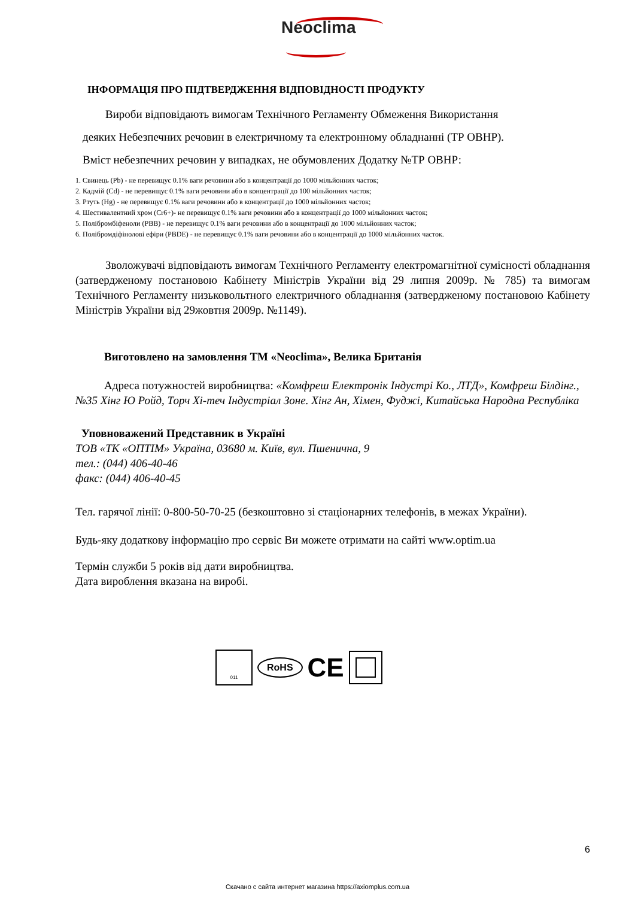Neoclima
ІНФОРМАЦІЯ ПРО ПІДТВЕРДЖЕННЯ ВІДПОВІДНОСТІ ПРОДУКТУ
Вироби відповідають вимогам Технічного Регламенту Обмеження Використання
деяких Небезпечних речовин в електричному та електронному обладнанні (ТР ОВНР).
Вміст небезпечних речовин у випадках, не обумовлених Додатку №ТР ОВНР:
1. Свинець (Pb) - не перевищує 0.1% ваги речовини або в концентрації до 1000 мільйонних часток;
2. Кадмій (Cd) - не перевищує 0.1% ваги речовини або в концентрації до 100 мільйонних часток;
3. Ртуть (Hg) - не перевищує 0.1% ваги речовини або в концентрації до 1000 мільйонних часток;
4. Шестивалентний хром (Cr6+)- не перевищує 0.1% ваги речовини або в концентрації до 1000 мільйонних часток;
5. Полібромбіфеноли (PBB) - не перевищує 0.1% ваги речовини або в концентрації до 1000 мільйонних часток;
6. Полібромдіфінолові ефіри (PBDE) - не перевищує 0.1% ваги речовини або в концентрації до 1000 мільйонних часток.
Зволожувачі відповідають вимогам Технічного Регламенту електромагнітної сумісності обладнання (затвердженому постановою Кабінету Міністрів України від 29 липня 2009р. № 785) та вимогам Технічного Регламенту низьковольтного електричного обладнання (затвердженому постановою Кабінету Міністрів України від 29жовтня 2009р. №1149).
Виготовлено на замовлення ТМ «Neoclima», Велика Британія
Адреса потужностей виробництва: «Комфреш Електронік Індустрі Ко., ЛТД», Комфреш Білдінг., №35 Хінг Ю Ройд, Торч Хі-теч Індустріал Зоне. Хінг Ан, Хімен, Фуджі, Китайська Народна Республіка
Уповноважений Представник в Україні
ТОВ «ТК «ОПТІМ» Україна, 03680 м. Київ, вул. Пшенична, 9
тел.: (044) 406-40-46
факс: (044) 406-40-45
Тел. гарячої лінії: 0-800-50-70-25 (безкоштовно зі стаціонарних телефонів, в межах України).
Будь-яку додаткову інформацію про сервіс Ви можете отримати на сайті www.optim.ua
Термін служби 5 років від дати виробництва.
Дата вироблення вказана на виробі.
011
RoHS
CE
6
Скачано с сайта интернет магазина https://axiomplus.com.ua